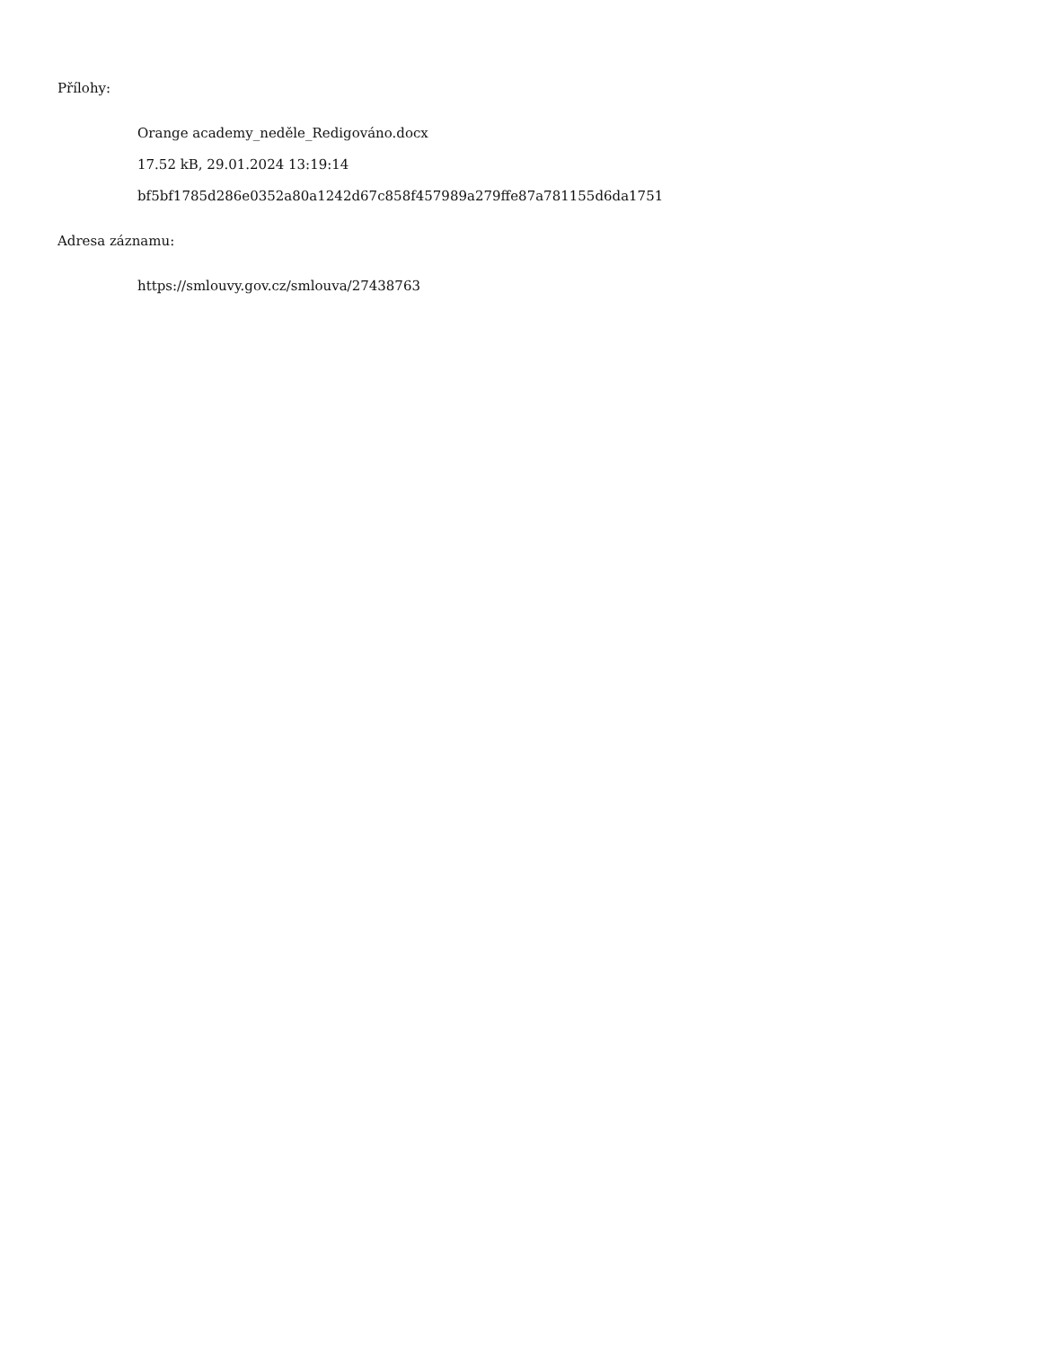Přílohy:
Orange academy_neděle_Redigováno.docx
17.52 kB, 29.01.2024 13:19:14
bf5bf1785d286e0352a80a1242d67c858f457989a279ffe87a781155d6da1751
Adresa záznamu:
https://smlouvy.gov.cz/smlouva/27438763